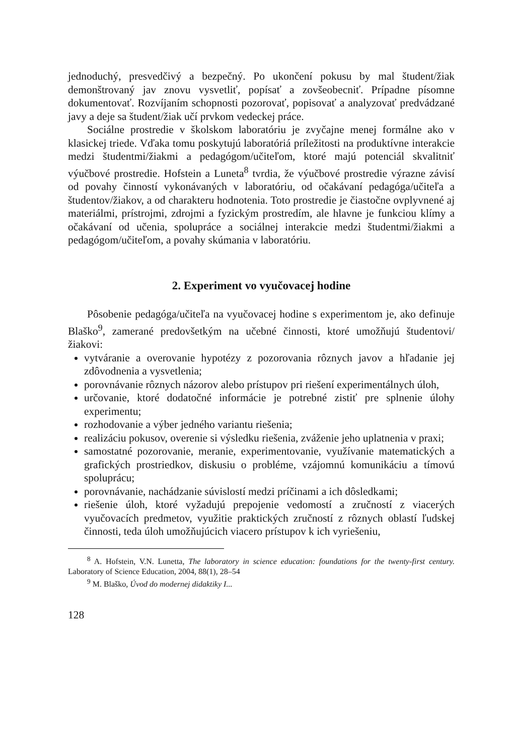jednoduchý, presvedčivý a bezpečný. Po ukončení pokusu by mal študent/žiak demonštrovaný jav znovu vysvetliť, popísať a zovšeobecniť. Prípadne písomne dokumentovať. Rozvíjaním schopnosti pozorovať, popisovať a analyzovať predvádzané javy a deje sa študent/žiak učí prvkom vedeckej práce.
Sociálne prostredie v školskom laboratóriu je zvyčajne menej formálne ako v klasickej triede. Vďaka tomu poskytujú laboratóriá príležitosti na produktívne interakcie medzi študentmi/žiakmi a pedagógom/učiteľom, ktoré majú potenciál skvalitniť výučbové prostredie. Hofstein a Luneta<sup>8</sup> tvrdia, že výučbové prostredie výrazne závisí od povahy činností vykonávaných v laboratóriu, od očakávaní pedagóga/učiteľa a študentov/žiakov, a od charakteru hodnotenia. Toto prostredie je čiastočne ovplyvnené aj materiálmi, prístrojmi, zdrojmi a fyzickým prostredím, ale hlavne je funkciou klímy a očakávaní od učenia, spolupráce a sociálnej interakcie medzi študentmi/žiakmi a pedagógom/učiteľom, a povahy skúmania v laboratóriu.
2. Experiment vo vyučovacej hodine
Pôsobenie pedagóga/učiteľa na vyučovacej hodine s experimentom je, ako definuje Blaško<sup>9</sup>, zamerané predovšetkým na učebné činnosti, ktoré umožňujú študentovi/žiakovi:
vytváranie a overovanie hypotézy z pozorovania rôznych javov a hľadanie jej zdôvodnenia a vysvetlenia;
porovnávanie rôznych názorov alebo prístupov pri riešení experimentálnych úloh,
určovanie, ktoré dodatočné informácie je potrebné zistiť pre splnenie úlohy experimentu;
rozhodovanie a výber jedného variantu riešenia;
realizáciu pokusov, overenie si výsledku riešenia, zváženie jeho uplatnenia v praxi;
samostatné pozorovanie, meranie, experimentovanie, využívanie matematických a grafických prostriedkov, diskusiu o probléme, vzájomnú komunikáciu a tímovú spoluprácu;
porovnávanie, nachádzanie súvislostí medzi príčinami a ich dôsledkami;
riešenie úloh, ktoré vyžadujú prepojenie vedomostí a zručností z viacerých vyučovacích predmetov, využitie praktických zručností z rôznych oblastí ľudskej činnosti, teda úloh umožňujúcich viacero prístupov k ich vyriešeniu,
<sup>8</sup> A. Hofstein, V.N. Lunetta, The laboratory in science education: foundations for the twenty-first century. Laboratory of Science Education, 2004, 88(1), 28–54
<sup>9</sup> M. Blaško, Úvod do modernej didaktiky I...
128